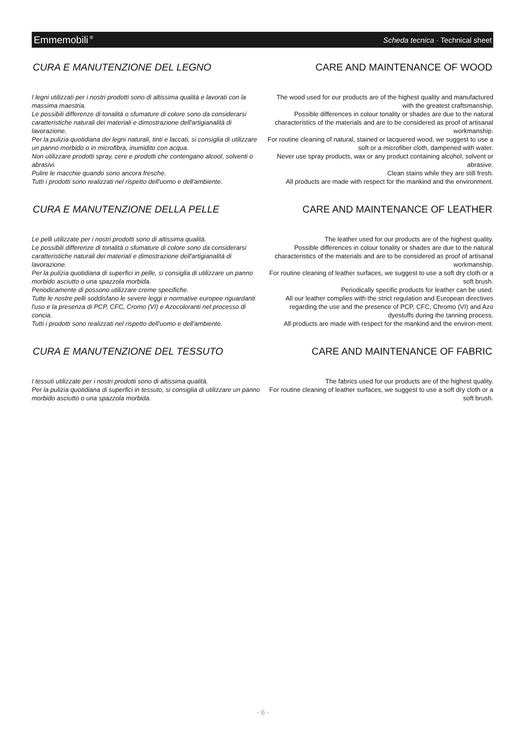Emmemobili<sup>®</sup> Scheda tecnica · Technical sheet
CURA E MANUTENZIONE DEL LEGNO
I legni utilizzati per i nostri prodotti sono di altissima qualità e lavorati con la massima maestria.
Le possibili differenze di tonalità o sfumature di colore sono da considerarsi caratteristiche naturali dei materiali e dimostrazione dell'artigianalità di lavorazione.
Per la pulizia quotidiana dei legni naturali, tinti e laccati, si consiglia di utilizzare un panno morbido o in microfibra, inumidito con acqua.
Non utilizzare prodotti spray, cere e prodotti che contengano alcool, solventi o abrasivi.
Pulire le macchie quando sono ancora fresche.
Tutti i prodotti sono realizzati nel rispetto dell'uomo e dell'ambiente.
CARE AND MAINTENANCE OF WOOD
The wood used for our products are of the highest quality and manufactured with the greatest craftsmanship.
Possible differences in colour tonality or shades are due to the natural characteristics of the materials and are to be considered as proof of artisanal workmanship.
For routine cleaning of natural, stained or lacquered wood, we suggest to use a soft or a microfiber cloth, dampened with water.
Never use spray products, wax or any product containing alcohol, solvent or abrasive.
Clean stains while they are still fresh.
All products are made with respect for the mankind and the environment.
CURA E MANUTENZIONE DELLA PELLE
Le pelli utilizzate per i nostri prodotti sono di altissima qualità.
Le possibili differenze di tonalità o sfumature di colore sono da considerarsi caratteristiche naturali dei materiali e dimostrazione dell'artigianalità di lavorazione.
Per la pulizia quotidiana di superfici in pelle, si consiglia di utilizzare un panno morbido asciutto o una spazzola morbida.
Periodicamente di possono utilizzare creme specifiche.
Tutte le nostre pelli soddisfano le severe leggi e normative europee riguardanti l'uso e la presenza di PCP, CFC, Cromo (VI) e Azocoloranti nel processo di concia.
Tutti i prodotti sono realizzati nel rispetto dell'uomo e dell'ambiente.
CARE AND MAINTENANCE OF LEATHER
The leather used for our products are of the highest quality.
Possible differences in colour tonality or shades are due to the natural characteristics of the materials and are to be considered as proof of artisanal workmanship.
For routine cleaning of leather surfaces, we suggest to use a soft dry cloth or a soft brush.
Periodically specific products for leather can be used.
All our leather complies with the strict regulation and European directives regarding the use and the presence of PCP, CFC, Chromo (VI) and Azo dyestuffs during the tanning process.
All products are made with respect for the mankind and the environ-ment.
CURA E MANUTENZIONE DEL TESSUTO
I tessuti utilizzate per i nostri prodotti sono di altissima qualità.
Per la pulizia quotidiana di superfici in tessuto, si consiglia di utilizzare un panno morbido asciutto o una spazzola morbida.
CARE AND MAINTENANCE OF FABRIC
The fabrics used for our products are of the highest quality.
For routine cleaning of leather surfaces, we suggest to use a soft dry cloth or a soft brush.
- 6 -